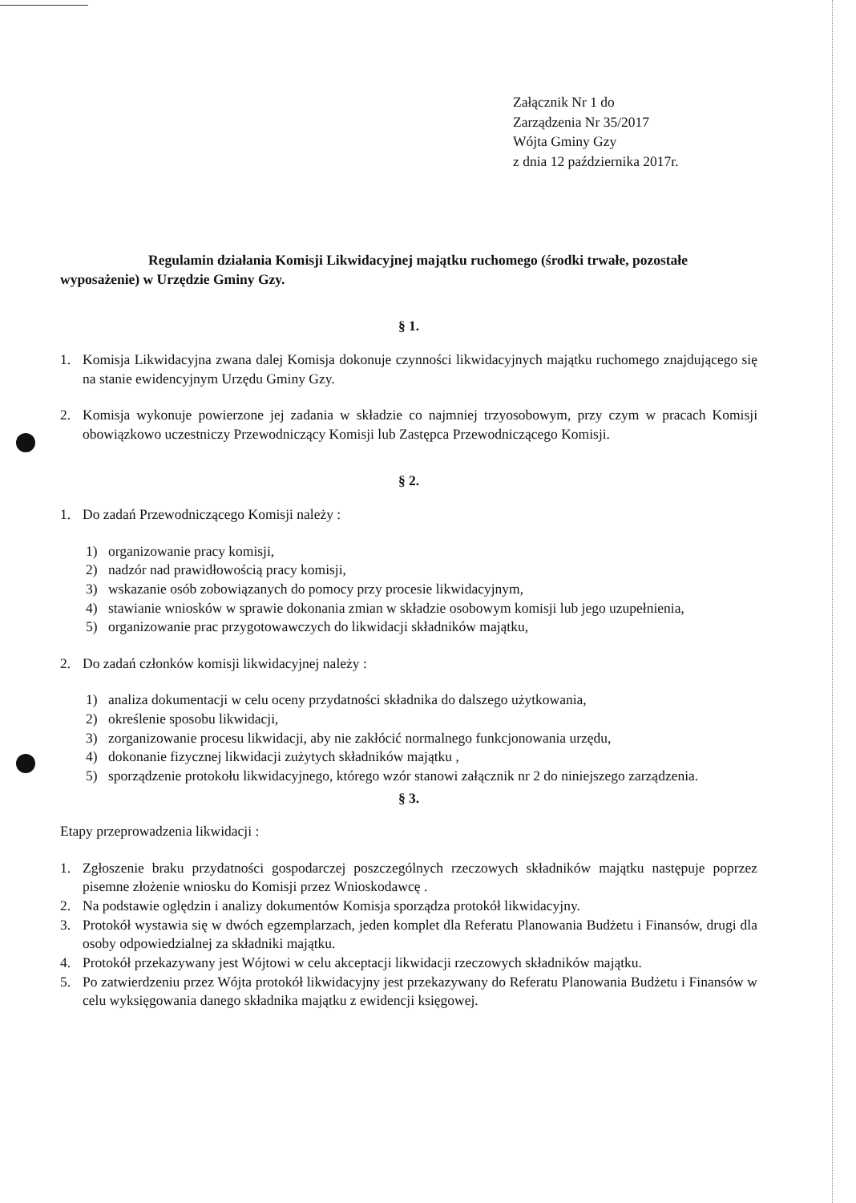Załącznik Nr 1 do
Zarządzenia Nr 35/2017
Wójta Gminy Gzy
z dnia 12 października 2017r.
Regulamin działania Komisji Likwidacyjnej majątku ruchomego (środki trwałe, pozostałe wyposażenie) w Urzędzie Gminy Gzy.
§ 1.
1. Komisja Likwidacyjna zwana dalej Komisja dokonuje czynności likwidacyjnych majątku ruchomego znajdującego się na stanie ewidencyjnym Urzędu Gminy Gzy.
2. Komisja wykonuje powierzone jej zadania w składzie co najmniej trzyosobowym, przy czym w pracach Komisji obowiązkowo uczestniczy Przewodniczący Komisji lub Zastępca Przewodniczącego Komisji.
§ 2.
1. Do zadań Przewodniczącego Komisji należy :
1) organizowanie pracy komisji,
2) nadzór nad prawidłowością pracy komisji,
3) wskazanie osób zobowiązanych do pomocy przy procesie likwidacyjnym,
4) stawianie wniosków w sprawie dokonania zmian w składzie osobowym komisji lub jego uzupełnienia,
5) organizowanie prac przygotowawczych do likwidacji składników majątku,
2. Do zadań członków komisji likwidacyjnej należy :
1) analiza dokumentacji w celu oceny przydatności składnika do dalszego użytkowania,
2) określenie sposobu likwidacji,
3) zorganizowanie procesu likwidacji, aby nie zakłócić normalnego funkcjonowania urzędu,
4) dokonanie fizycznej likwidacji zużytych składników majątku ,
5) sporządzenie protokołu likwidacyjnego, którego wzór stanowi załącznik nr 2 do niniejszego zarządzenia.
§ 3.
Etapy przeprowadzenia likwidacji :
1. Zgłoszenie braku przydatności gospodarczej poszczególnych rzeczowych składników majątku następuje poprzez pisemne złożenie wniosku do Komisji przez Wnioskodawcę .
2. Na podstawie oględzin i analizy dokumentów Komisja sporządza protokół likwidacyjny.
3. Protokół wystawia się w dwóch egzemplarzach, jeden komplet dla Referatu Planowania Budżetu i Finansów, drugi dla osoby odpowiedzialnej za składniki majątku.
4. Protokół przekazywany jest Wójtowi w celu akceptacji likwidacji rzeczowych składników majątku.
5. Po zatwierdzeniu przez Wójta protokół likwidacyjny jest przekazywany do Referatu Planowania Budżetu i Finansów w celu wyksięgowania danego składnika majątku z ewidencji księgowej.